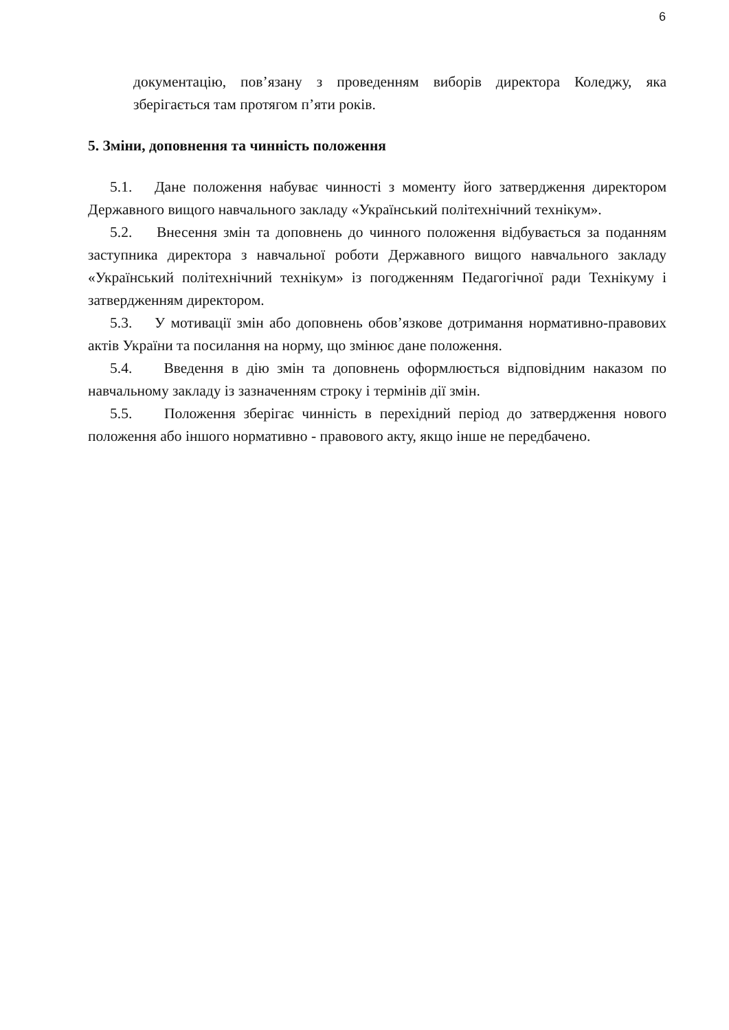6
документацію, пов’язану з проведенням виборів директора Коледжу, яка зберігається там протягом п’яти років.
5. Зміни, доповнення та чинність положення
5.1. Дане положення набуває чинності з моменту його затвердження директором Державного вищого навчального закладу «Український політехнічний технікум».
5.2. Внесення змін та доповнень до чинного положення відбувається за поданням заступника директора з навчальної роботи Державного вищого навчального закладу «Український політехнічний технікум» із погодженням Педагогічної ради Технікуму і затвердженням директором.
5.3. У мотивації змін або доповнень обов’язкове дотримання нормативно-правових актів України та посилання на норму, що змінює дане положення.
5.4. Введення в дію змін та доповнень оформлюється відповідним наказом по навчальному закладу із зазначенням строку і термінів дії змін.
5.5. Положення зберігає чинність в перехідний період до затвердження нового положення або іншого нормативно - правового акту, якщо інше не передбачено.